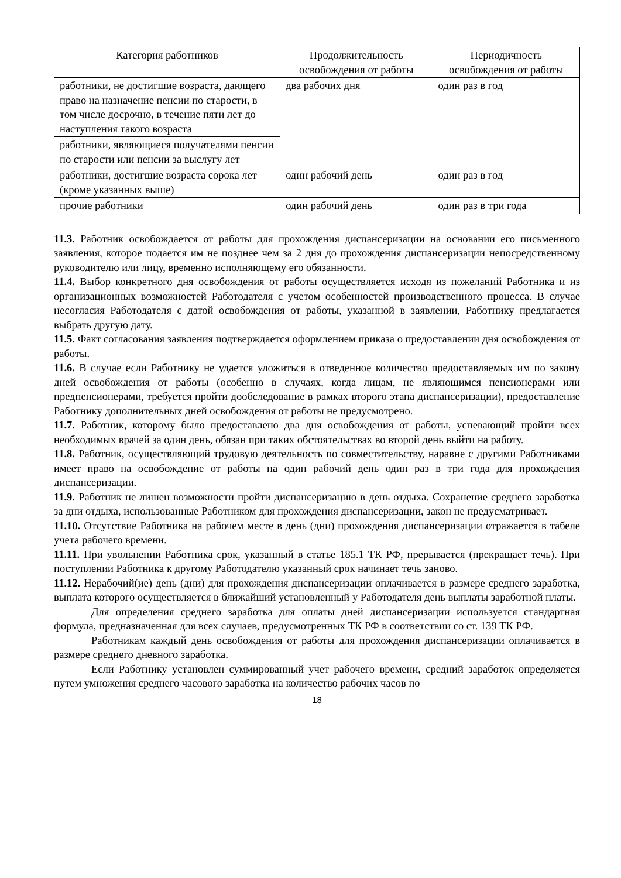| Категория работников | Продолжительность освобождения от работы | Периодичность освобождения от работы |
| --- | --- | --- |
| работники, не достигшие возраста, дающего право на назначение пенсии по старости, в том числе досрочно, в течение пяти лет до наступления такого возраста | два рабочих дня | один раз в год |
| работники, являющиеся получателями пенсии по старости или пенсии за выслугу лет | | |
| работники, достигшие возраста сорока лет (кроме указанных выше) | один рабочий день | один раз в год |
| прочие работники | один рабочий день | один раз в три года |
11.3. Работник освобождается от работы для прохождения диспансеризации на основании его письменного заявления, которое подается им не позднее чем за 2 дня до прохождения диспансеризации непосредственному руководителю или лицу, временно исполняющему его обязанности.
11.4. Выбор конкретного дня освобождения от работы осуществляется исходя из пожеланий Работника и из организационных возможностей Работодателя с учетом особенностей производственного процесса. В случае несогласия Работодателя с датой освобождения от работы, указанной в заявлении, Работнику предлагается выбрать другую дату.
11.5. Факт согласования заявления подтверждается оформлением приказа о предоставлении дня освобождения от работы.
11.6. В случае если Работнику не удается уложиться в отведенное количество предоставляемых им по закону дней освобождения от работы (особенно в случаях, когда лицам, не являющимся пенсионерами или предпенсионерами, требуется пройти дообследование в рамках второго этапа диспансеризации), предоставление Работнику дополнительных дней освобождения от работы не предусмотрено.
11.7. Работник, которому было предоставлено два дня освобождения от работы, успевающий пройти всех необходимых врачей за один день, обязан при таких обстоятельствах во второй день выйти на работу.
11.8. Работник, осуществляющий трудовую деятельность по совместительству, наравне с другими Работниками имеет право на освобождение от работы на один рабочий день один раз в три года для прохождения диспансеризации.
11.9. Работник не лишен возможности пройти диспансеризацию в день отдыха. Сохранение среднего заработка за дни отдыха, использованные Работником для прохождения диспансеризации, закон не предусматривает.
11.10. Отсутствие Работника на рабочем месте в день (дни) прохождения диспансеризации отражается в табеле учета рабочего времени.
11.11. При увольнении Работника срок, указанный в статье 185.1 ТК РФ, прерывается (прекращает течь). При поступлении Работника к другому Работодателю указанный срок начинает течь заново.
11.12. Нерабочий(ие) день (дни) для прохождения диспансеризации оплачивается в размере среднего заработка, выплата которого осуществляется в ближайший установленный у Работодателя день выплаты заработной платы.
Для определения среднего заработка для оплаты дней диспансеризации используется стандартная формула, предназначенная для всех случаев, предусмотренных ТК РФ в соответствии со ст. 139 ТК РФ.
Работникам каждый день освобождения от работы для прохождения диспансеризации оплачивается в размере среднего дневного заработка.
Если Работнику установлен суммированный учет рабочего времени, средний заработок определяется путем умножения среднего часового заработка на количество рабочих часов по
18